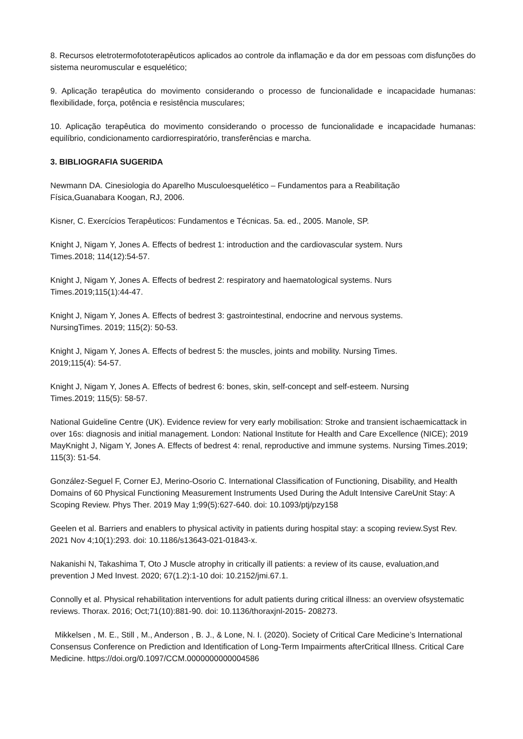8. Recursos eletrotermofototerapêuticos aplicados ao controle da inflamação e da dor em pessoas com disfunções do sistema neuromuscular e esquelético;
9. Aplicação terapêutica do movimento considerando o processo de funcionalidade e incapacidade humanas: flexibilidade, força, potência e resistência musculares;
10. Aplicação terapêutica do movimento considerando o processo de funcionalidade e incapacidade humanas: equilíbrio, condicionamento cardiorrespiratório, transferências e marcha.
3. BIBLIOGRAFIA SUGERIDA
Newmann DA. Cinesiologia do Aparelho Musculoesquelético – Fundamentos para a Reabilitação
Física,Guanabara Koogan, RJ, 2006.
Kisner, C. Exercícios Terapêuticos: Fundamentos e Técnicas. 5a. ed., 2005. Manole, SP.
Knight J, Nigam Y, Jones A. Effects of bedrest 1: introduction and the cardiovascular system. Nurs
Times.2018; 114(12):54-57.
Knight J, Nigam Y, Jones A. Effects of bedrest 2: respiratory and haematological systems. Nurs
Times.2019;115(1):44-47.
Knight J, Nigam Y, Jones A. Effects of bedrest 3: gastrointestinal, endocrine and nervous systems.
NursingTimes. 2019; 115(2): 50-53.
Knight J, Nigam Y, Jones A. Effects of bedrest 5: the muscles, joints and mobility. Nursing Times.
2019;115(4): 54-57.
Knight J, Nigam Y, Jones A. Effects of bedrest 6: bones, skin, self-concept and self-esteem. Nursing
Times.2019; 115(5): 58-57.
National Guideline Centre (UK). Evidence review for very early mobilisation: Stroke and transient ischaemicattack in over 16s: diagnosis and initial management. London: National Institute for Health and Care Excellence (NICE); 2019 MayKnight J, Nigam Y, Jones A. Effects of bedrest 4: renal, reproductive and immune systems. Nursing Times.2019; 115(3): 51-54.
González-Seguel F, Corner EJ, Merino-Osorio C. International Classification of Functioning, Disability, and Health Domains of 60 Physical Functioning Measurement Instruments Used During the Adult Intensive CareUnit Stay: A Scoping Review. Phys Ther. 2019 May 1;99(5):627-640. doi: 10.1093/ptj/pzy158
Geelen et al. Barriers and enablers to physical activity in patients during hospital stay: a scoping review.Syst Rev. 2021 Nov 4;10(1):293. doi: 10.1186/s13643-021-01843-x.
Nakanishi N, Takashima T, Oto J Muscle atrophy in critically ill patients: a review of its cause, evaluation,and prevention J Med Invest. 2020; 67(1.2):1-10 doi: 10.2152/jmi.67.1.
Connolly et al. Physical rehabilitation interventions for adult patients during critical illness: an overview ofsystematic reviews. Thorax. 2016; Oct;71(10):881-90. doi: 10.1136/thoraxjnl-2015- 208273.
Mikkelsen , M. E., Still , M., Anderson , B. J., & Lone, N. I. (2020). Society of Critical Care Medicine’s International Consensus Conference on Prediction and Identification of Long-Term Impairments afterCritical Illness. Critical Care Medicine. https://doi.org/0.1097/CCM.0000000000004586